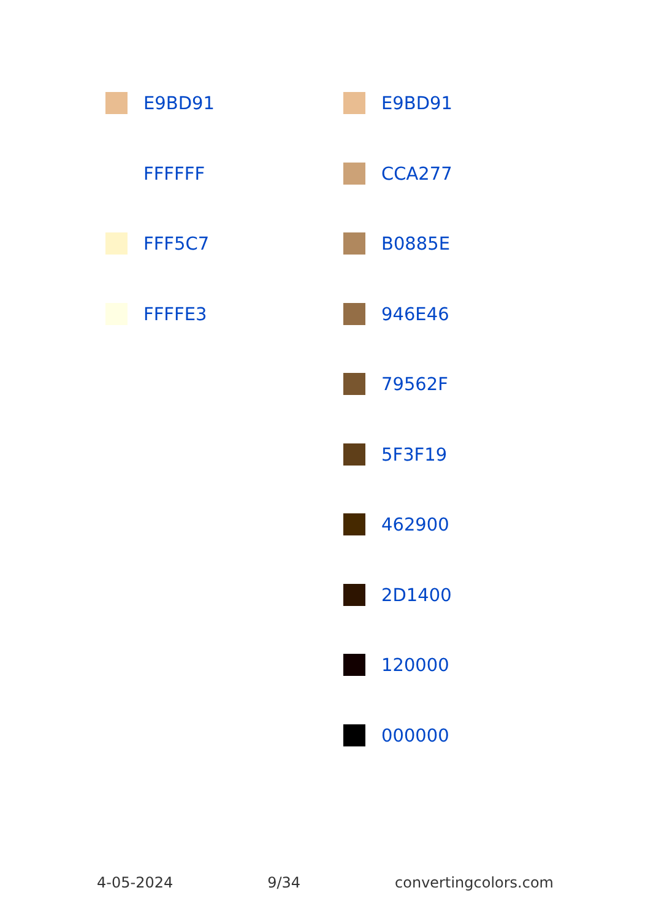E9BD91
FFFFFF
FFF5C7
FFFFE3
E9BD91
CCA277
B0885E
946E46
79562F
5F3F19
462900
2D1400
120000
000000
4-05-2024 9/34 convertingcolors.com